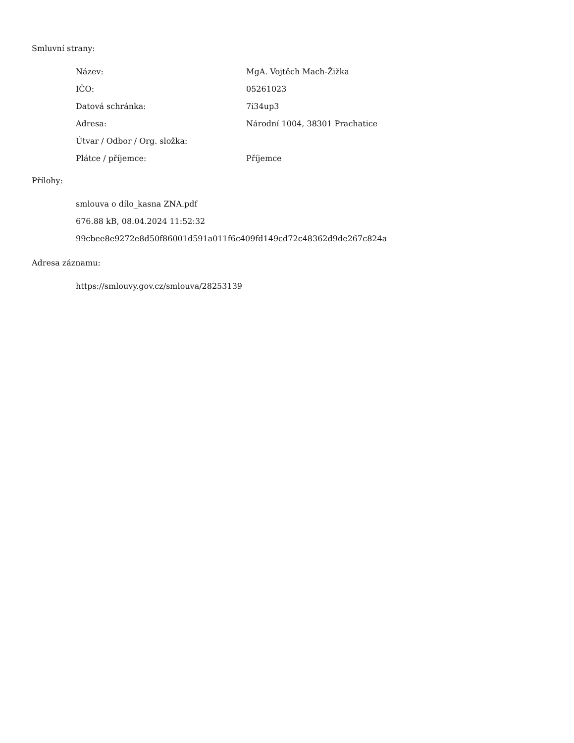Smluvní strany:
| Název: | MgA. Vojtěch Mach-Žižka |
| IČO: | 05261023 |
| Datová schránka: | 7i34up3 |
| Adresa: | Národní 1004, 38301 Prachatice |
| Útvar / Odbor / Org. složka: | |
| Plátce / příjemce: | Příjemce |
Přílohy:
smlouva o dílo_kasna ZNA.pdf
676.88 kB, 08.04.2024 11:52:32
99cbee8e9272e8d50f86001d591a011f6c409fd149cd72c48362d9de267c824a
Adresa záznamu:
https://smlouvy.gov.cz/smlouva/28253139